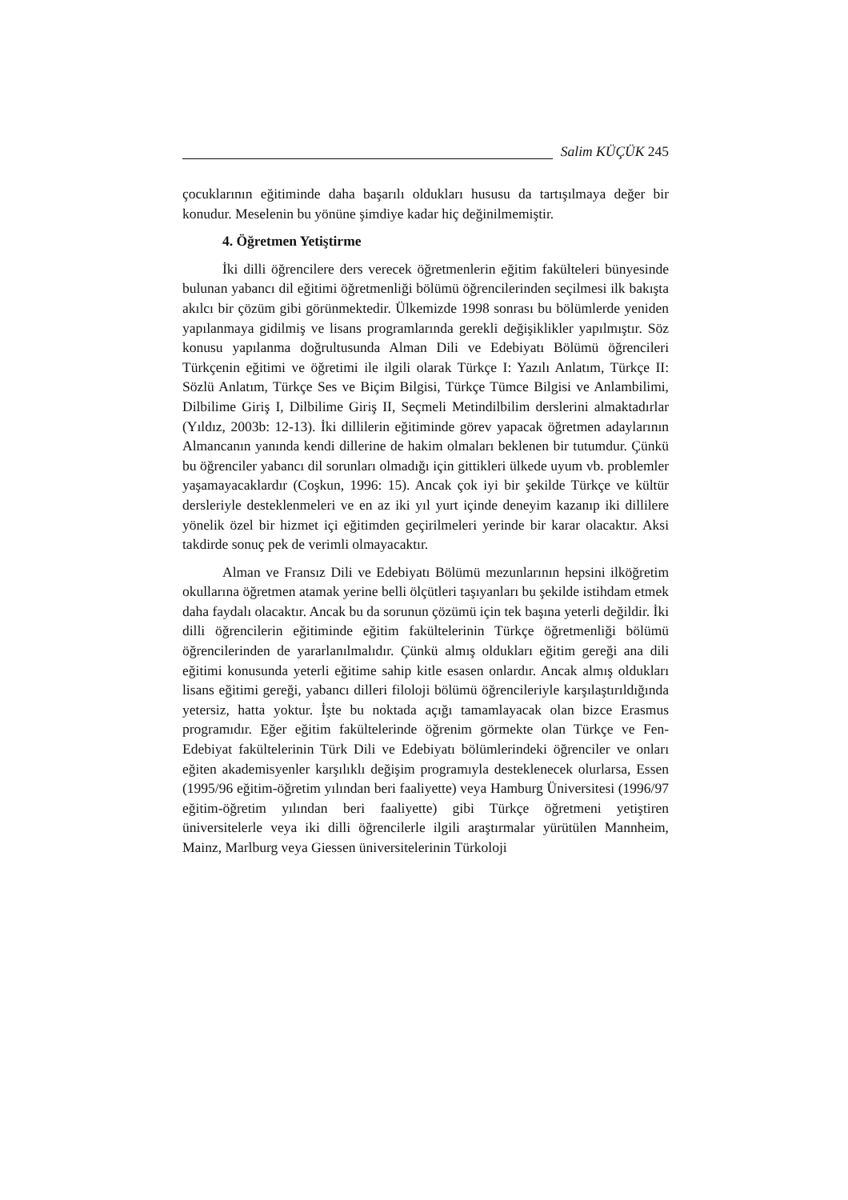Salim KÜÇÜK 245
çocuklarının eğitiminde daha başarılı oldukları hususu da tartışılmaya değer bir konudur. Meselenin bu yönüne şimdiye kadar hiç değinilmemiştir.
4. Öğretmen Yetiştirme
İki dilli öğrencilere ders verecek öğretmenlerin eğitim fakülteleri bünyesinde bulunan yabancı dil eğitimi öğretmenliği bölümü öğrencilerinden seçilmesi ilk bakışta akılcı bir çözüm gibi görünmektedir. Ülkemizde 1998 sonrası bu bölümlerde yeniden yapılanmaya gidilmiş ve lisans programlarında gerekli değişiklikler yapılmıştır. Söz konusu yapılanma doğrultusunda Alman Dili ve Edebiyatı Bölümü öğrencileri Türkçenin eğitimi ve öğretimi ile ilgili olarak Türkçe I: Yazılı Anlatım, Türkçe II: Sözlü Anlatım, Türkçe Ses ve Biçim Bilgisi, Türkçe Tümce Bilgisi ve Anlambilimi, Dilbilime Giriş I, Dilbilime Giriş II, Seçmeli Metindilbilim derslerini almaktadırlar (Yıldız, 2003b: 12-13). İki dillilerin eğitiminde görev yapacak öğretmen adaylarının Almancanın yanında kendi dillerine de hakim olmaları beklenen bir tutumdur. Çünkü bu öğrenciler yabancı dil sorunları olmadığı için gittikleri ülkede uyum vb. problemler yaşamayacaklardır (Coşkun, 1996: 15). Ancak çok iyi bir şekilde Türkçe ve kültür dersleriyle desteklenmeleri ve en az iki yıl yurt içinde deneyim kazanıp iki dillilere yönelik özel bir hizmet içi eğitimden geçirilmeleri yerinde bir karar olacaktır. Aksi takdirde sonuç pek de verimli olmayacaktır.
Alman ve Fransız Dili ve Edebiyatı Bölümü mezunlarının hepsini ilköğretim okullarına öğretmen atamak yerine belli ölçütleri taşıyanları bu şekilde istihdam etmek daha faydalı olacaktır. Ancak bu da sorunun çözümü için tek başına yeterli değildir. İki dilli öğrencilerin eğitiminde eğitim fakültelerinin Türkçe öğretmenliği bölümü öğrencilerinden de yararlanılmalıdır. Çünkü almış oldukları eğitim gereği ana dili eğitimi konusunda yeterli eğitime sahip kitle esasen onlardır. Ancak almış oldukları lisans eğitimi gereği, yabancı dilleri filoloji bölümü öğrencileriyle karşılaştırıldığında yetersiz, hatta yoktur. İşte bu noktada açığı tamamlayacak olan bizce Erasmus programıdır. Eğer eğitim fakültelerinde öğrenim görmekte olan Türkçe ve Fen-Edebiyat fakültelerinin Türk Dili ve Edebiyatı bölümlerindeki öğrenciler ve onları eğiten akademisyenler karşılıklı değişim programıyla desteklenecek olurlarsa, Essen (1995/96 eğitim-öğretim yılından beri faaliyette) veya Hamburg Üniversitesi (1996/97 eğitim-öğretim yılından beri faaliyette) gibi Türkçe öğretmeni yetiştiren üniversitelerle veya iki dilli öğrencilerle ilgili araştırmalar yürütülen Mannheim, Mainz, Marlburg veya Giessen üniversitelerinin Türkoloji